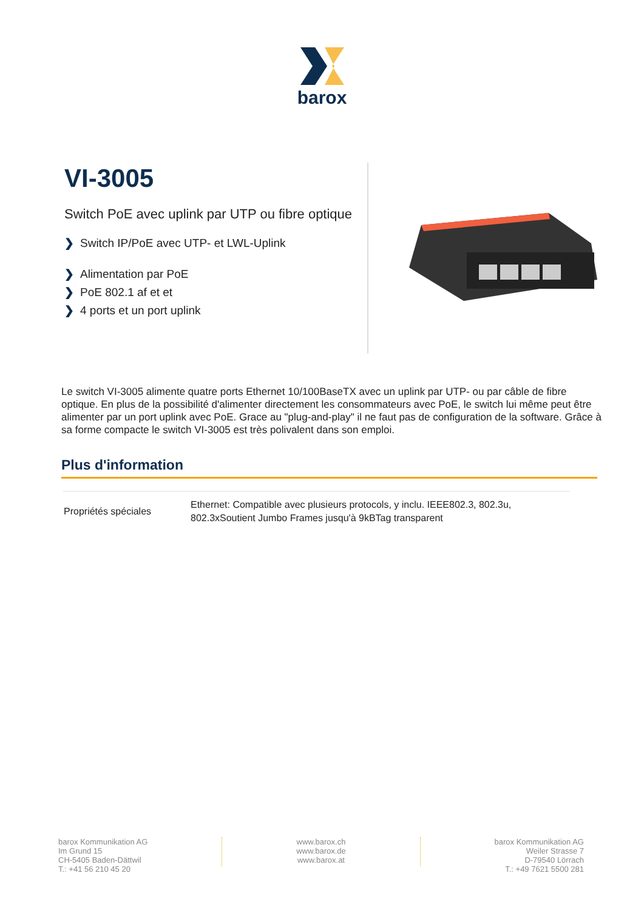barox
VI-3005
Switch PoE avec uplink par UTP ou fibre optique
❯ Switch IP/PoE avec UTP- et LWL-Uplink
❯ Alimentation par PoE
❯ PoE 802.1 af et et
❯ 4 ports et un port uplink
Le switch VI-3005 alimente quatre ports Ethernet 10/100BaseTX avec un uplink par UTP- ou par câble de fibre optique. En plus de la possibilité d'alimenter directement les consommateurs avec PoE, le switch lui même peut être alimenter par un port uplink avec PoE. Grace au "plug-and-play" il ne faut pas de configuration de la software. Grâce à sa forme compacte le switch VI-3005 est très polivalent dans son emploi.
Plus d'information
| Propriétés spéciales | Ethernet: Compatible avec plusieurs protocols, y inclu. IEEE802.3, 802.3u, 802.3xSoutient Jumbo Frames jusqu'à 9kBTag transparent |
barox Kommunikation AG
Im Grund 15
CH-5405 Baden-Dättwil
T.: +41 56 210 45 20
www.barox.ch
www.barox.de
www.barox.at
barox Kommunikation AG
Weiler Strasse 7
D-79540 Lörrach
T.: +49 7621 5500 281